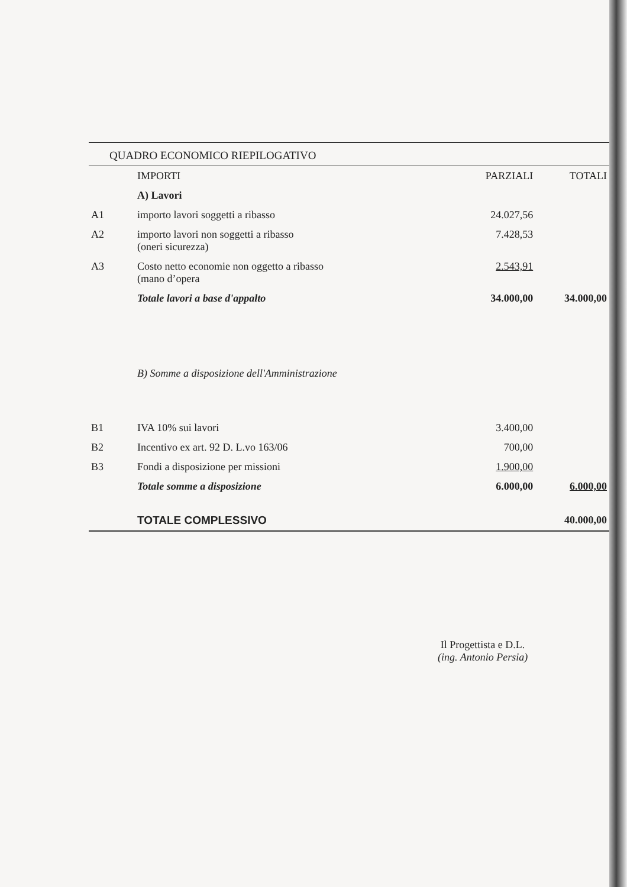QUADRO ECONOMICO RIEPILOGATIVO
| | IMPORTI | PARZIALI | TOTALI |
| --- | --- | --- | --- |
| | A) Lavori | | |
| A1 | importo lavori soggetti a ribasso | 24.027,56 | |
| A2 | importo lavori non soggetti a ribasso (oneri sicurezza) | 7.428,53 | |
| A3 | Costo netto economie non oggetto a ribasso (mano d’opera | 2.543,91 | |
| | Totale lavori a base d'appalto | 34.000,00 | 34.000,00 |
| | B) Somme a disposizione dell'Amministrazione | | |
| B1 | IVA 10% sui lavori | 3.400,00 | |
| B2 | Incentivo ex art. 92 D. L.vo 163/06 | 700,00 | |
| B3 | Fondi a disposizione per missioni | 1.900,00 | |
| | Totale somme a disposizione | 6.000,00 | 6.000,00 |
| | TOTALE COMPLESSIVO | | 40.000,00 |
Il Progettista e D.L.
(ing. Antonio Persia)